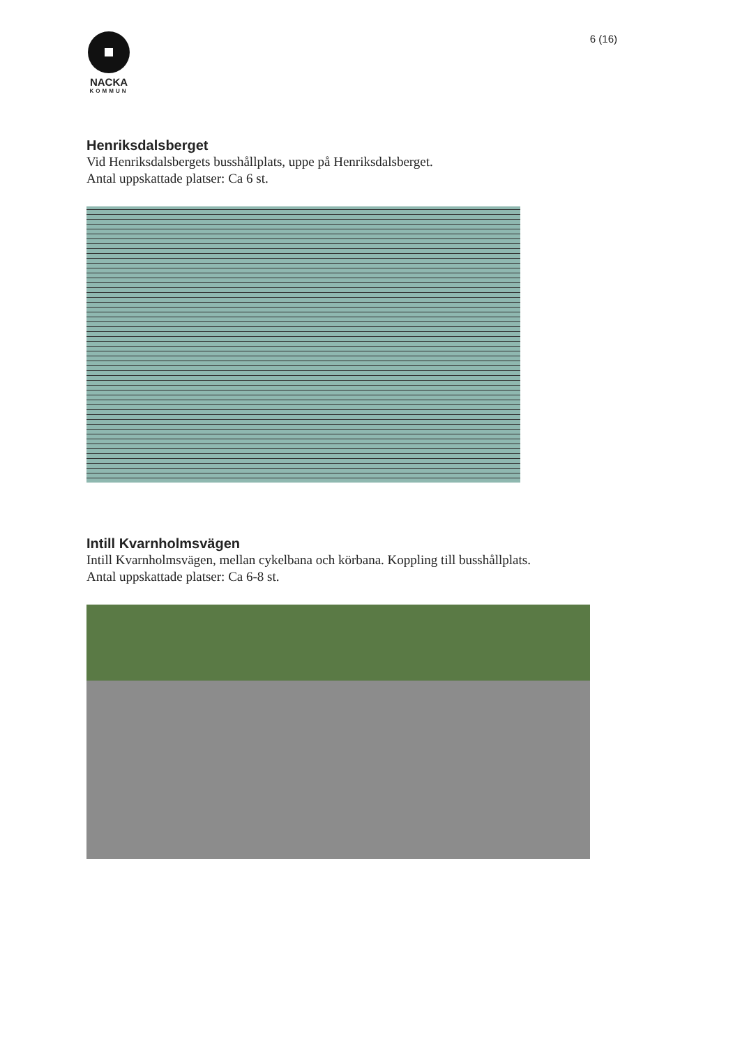NACKA
KOMMUN
6 (16)
Henriksdalsberget
Vid Henriksdalsbergets busshållplats, uppe på Henriksdalsberget.
Antal uppskattade platser: Ca 6 st.
Intill Kvarnholmsvägen
Intill Kvarnholmsvägen, mellan cykelbana och körbana. Koppling till busshållplats.
Antal uppskattade platser: Ca 6-8 st.